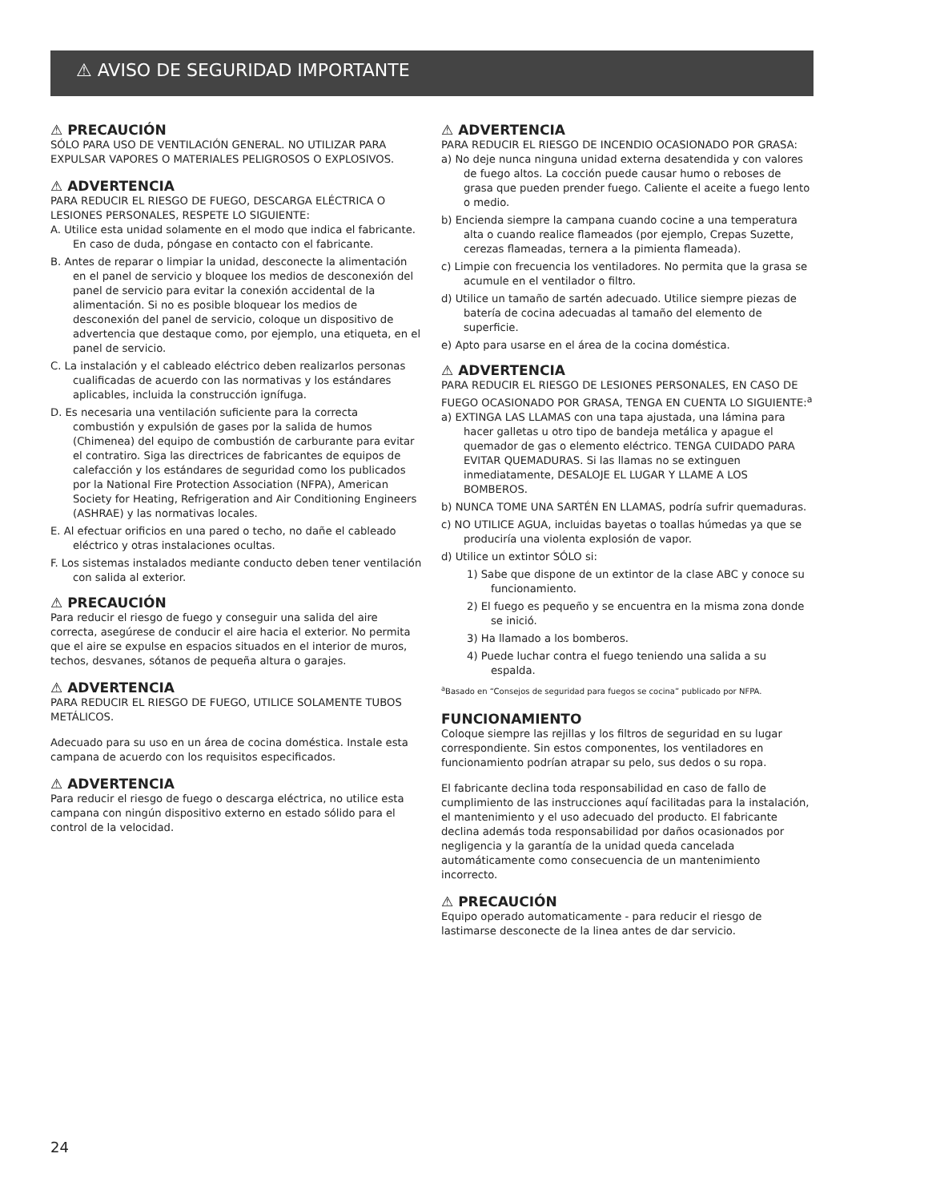⚠ AVISO DE SEGURIDAD IMPORTANTE
⚠ PRECAUCIÓN
SÓLO PARA USO DE VENTILACIÓN GENERAL. NO UTILIZAR PARA EXPULSAR VAPORES O MATERIALES PELIGROSOS O EXPLOSIVOS.
⚠ ADVERTENCIA
PARA REDUCIR EL RIESGO DE FUEGO, DESCARGA ELÉCTRICA O LESIONES PERSONALES, RESPETE LO SIGUIENTE:
A. Utilice esta unidad solamente en el modo que indica el fabricante. En caso de duda, póngase en contacto con el fabricante.
B. Antes de reparar o limpiar la unidad, desconecte la alimentación en el panel de servicio y bloquee los medios de desconexión del panel de servicio para evitar la conexión accidental de la alimentación. Si no es posible bloquear los medios de desconexión del panel de servicio, coloque un dispositivo de advertencia que destaque como, por ejemplo, una etiqueta, en el panel de servicio.
C. La instalación y el cableado eléctrico deben realizarlos personas cualificadas de acuerdo con las normativas y los estándares aplicables, incluida la construcción ignífuga.
D. Es necesaria una ventilación suficiente para la correcta combustión y expulsión de gases por la salida de humos (Chimenea) del equipo de combustión de carburante para evitar el contratiro. Siga las directrices de fabricantes de equipos de calefacción y los estándares de seguridad como los publicados por la National Fire Protection Association (NFPA), American Society for Heating, Refrigeration and Air Conditioning Engineers (ASHRAE) y las normativas locales.
E. Al efectuar orificios en una pared o techo, no dañe el cableado eléctrico y otras instalaciones ocultas.
F. Los sistemas instalados mediante conducto deben tener ventilación con salida al exterior.
⚠ PRECAUCIÓN
Para reducir el riesgo de fuego y conseguir una salida del aire correcta, asegúrese de conducir el aire hacia el exterior. No permita que el aire se expulse en espacios situados en el interior de muros, techos, desvanes, sótanos de pequeña altura o garajes.
⚠ ADVERTENCIA
PARA REDUCIR EL RIESGO DE FUEGO, UTILICE SOLAMENTE TUBOS METÁLICOS.
Adecuado para su uso en un área de cocina doméstica. Instale esta campana de acuerdo con los requisitos especificados.
⚠ ADVERTENCIA
Para reducir el riesgo de fuego o descarga eléctrica, no utilice esta campana con ningún dispositivo externo en estado sólido para el control de la velocidad.
⚠ ADVERTENCIA
PARA REDUCIR EL RIESGO DE INCENDIO OCASIONADO POR GRASA:
a) No deje nunca ninguna unidad externa desatendida y con valores de fuego altos. La cocción puede causar humo o reboses de grasa que pueden prender fuego. Caliente el aceite a fuego lento o medio.
b) Encienda siempre la campana cuando cocine a una temperatura alta o cuando realice flameados (por ejemplo, Crepas Suzette, cerezas flameadas, ternera a la pimienta flameada).
c) Limpie con frecuencia los ventiladores. No permita que la grasa se acumule en el ventilador o filtro.
d) Utilice un tamaño de sartén adecuado. Utilice siempre piezas de batería de cocina adecuadas al tamaño del elemento de superficie.
e) Apto para usarse en el área de la cocina doméstica.
⚠ ADVERTENCIA
PARA REDUCIR EL RIESGO DE LESIONES PERSONALES, EN CASO DE FUEGO OCASIONADO POR GRASA, TENGA EN CUENTA LO SIGUIENTE:<sup>a</sup>
a) EXTINGA LAS LLAMAS con una tapa ajustada, una lámina para hacer galletas u otro tipo de bandeja metálica y apague el quemador de gas o elemento eléctrico. TENGA CUIDADO PARA EVITAR QUEMADURAS. Si las llamas no se extinguen inmediatamente, DESALOJE EL LUGAR Y LLAME A LOS BOMBEROS.
b) NUNCA TOME UNA SARTÉN EN LLAMAS, podría sufrir quemaduras.
c) NO UTILICE AGUA, incluidas bayetas o toallas húmedas ya que se produciría una violenta explosión de vapor.
d) Utilice un extintor SÓLO si:
1) Sabe que dispone de un extintor de la clase ABC y conoce su funcionamiento.
2) El fuego es pequeño y se encuentra en la misma zona donde se inició.
3) Ha llamado a los bomberos.
4) Puede luchar contra el fuego teniendo una salida a su espalda.
<sup>a</sup> Basado en “Consejos de seguridad para fuegos se cocina” publicado por NFPA.
FUNCIONAMIENTO
Coloque siempre las rejillas y los filtros de seguridad en su lugar correspondiente. Sin estos componentes, los ventiladores en funcionamiento podrían atrapar su pelo, sus dedos o su ropa.
El fabricante declina toda responsabilidad en caso de fallo de cumplimiento de las instrucciones aquí facilitadas para la instalación, el mantenimiento y el uso adecuado del producto. El fabricante declina además toda responsabilidad por daños ocasionados por negligencia y la garantía de la unidad queda cancelada automáticamente como consecuencia de un mantenimiento incorrecto.
⚠ PRECAUCIÓN
Equipo operado automaticamente - para reducir el riesgo de lastimarse desconecte de la linea antes de dar servicio.
24